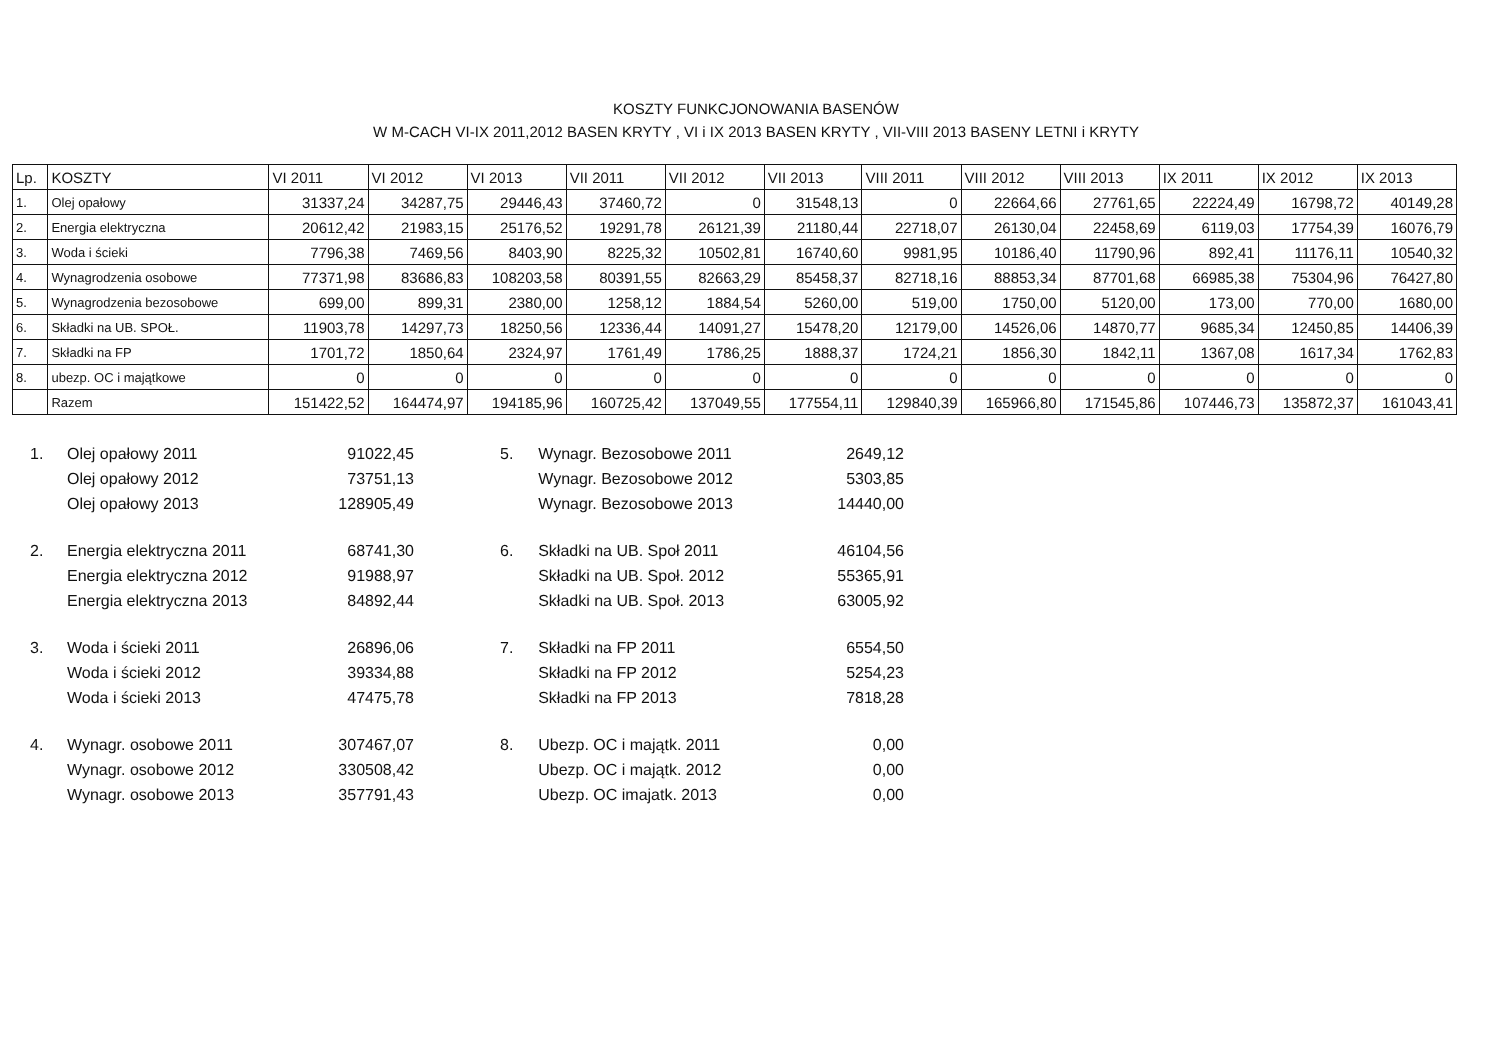KOSZTY FUNKCJONOWANIA BASENÓW
W M-CACH VI-IX 2011,2012 BASEN KRYTY , VI i IX 2013 BASEN KRYTY , VII-VIII 2013 BASENY LETNI i KRYTY
| Lp. | KOSZTY | VI 2011 | VI 2012 | VI 2013 | VII 2011 | VII 2012 | VII 2013 | VIII 2011 | VIII 2012 | VIII 2013 | IX 2011 | IX 2012 | IX 2013 |
| --- | --- | --- | --- | --- | --- | --- | --- | --- | --- | --- | --- | --- | --- |
| 1. | Olej opałowy | 31337,24 | 34287,75 | 29446,43 | 37460,72 | 0 | 31548,13 | 0 | 22664,66 | 27761,65 | 22224,49 | 16798,72 | 40149,28 |
| 2. | Energia elektryczna | 20612,42 | 21983,15 | 25176,52 | 19291,78 | 26121,39 | 21180,44 | 22718,07 | 26130,04 | 22458,69 | 6119,03 | 17754,39 | 16076,79 |
| 3. | Woda i ścieki | 7796,38 | 7469,56 | 8403,90 | 8225,32 | 10502,81 | 16740,60 | 9981,95 | 10186,40 | 11790,96 | 892,41 | 11176,11 | 10540,32 |
| 4. | Wynagrodzenia osobowe | 77371,98 | 83686,83 | 108203,58 | 80391,55 | 82663,29 | 85458,37 | 82718,16 | 88853,34 | 87701,68 | 66985,38 | 75304,96 | 76427,80 |
| 5. | Wynagrodzenia bezosobowe | 699,00 | 899,31 | 2380,00 | 1258,12 | 1884,54 | 5260,00 | 519,00 | 1750,00 | 5120,00 | 173,00 | 770,00 | 1680,00 |
| 6. | Składki na UB. SPOŁ. | 11903,78 | 14297,73 | 18250,56 | 12336,44 | 14091,27 | 15478,20 | 12179,00 | 14526,06 | 14870,77 | 9685,34 | 12450,85 | 14406,39 |
| 7. | Składki na FP | 1701,72 | 1850,64 | 2324,97 | 1761,49 | 1786,25 | 1888,37 | 1724,21 | 1856,30 | 1842,11 | 1367,08 | 1617,34 | 1762,83 |
| 8. | ubezp. OC i majątkowe | 0 | 0 | 0 | 0 | 0 | 0 | 0 | 0 | 0 | 0 | 0 | 0 |
| | Razem | 151422,52 | 164474,97 | 194185,96 | 160725,42 | 137049,55 | 177554,11 | 129840,39 | 165966,80 | 171545,86 | 107446,73 | 135872,37 | 161043,41 |
| 1. | Olej opałowy 2011 | 91022,45 |
| | Olej opałowy 2012 | 73751,13 |
| | Olej opałowy 2013 | 128905,49 |
| 2. | Energia elektryczna 2011 | 68741,30 |
| | Energia elektryczna 2012 | 91988,97 |
| | Energia elektryczna 2013 | 84892,44 |
| 3. | Woda i ścieki 2011 | 26896,06 |
| | Woda i ścieki 2012 | 39334,88 |
| | Woda i ścieki 2013 | 47475,78 |
| 4. | Wynagr. osobowe 2011 | 307467,07 |
| | Wynagr. osobowe 2012 | 330508,42 |
| | Wynagr. osobowe 2013 | 357791,43 |
| 5. | Wynagr. Bezosobowe 2011 | 2649,12 |
| | Wynagr. Bezosobowe 2012 | 5303,85 |
| | Wynagr. Bezosobowe 2013 | 14440,00 |
| 6. | Składki na UB. Społ 2011 | 46104,56 |
| | Składki na UB. Społ. 2012 | 55365,91 |
| | Składki na UB. Społ. 2013 | 63005,92 |
| 7. | Składki na FP 2011 | 6554,50 |
| | Składki na FP 2012 | 5254,23 |
| | Składki na FP 2013 | 7818,28 |
| 8. | Ubezp. OC i majątk. 2011 | 0,00 |
| | Ubezp. OC i majątk. 2012 | 0,00 |
| | Ubezp. OC imajatk. 2013 | 0,00 |